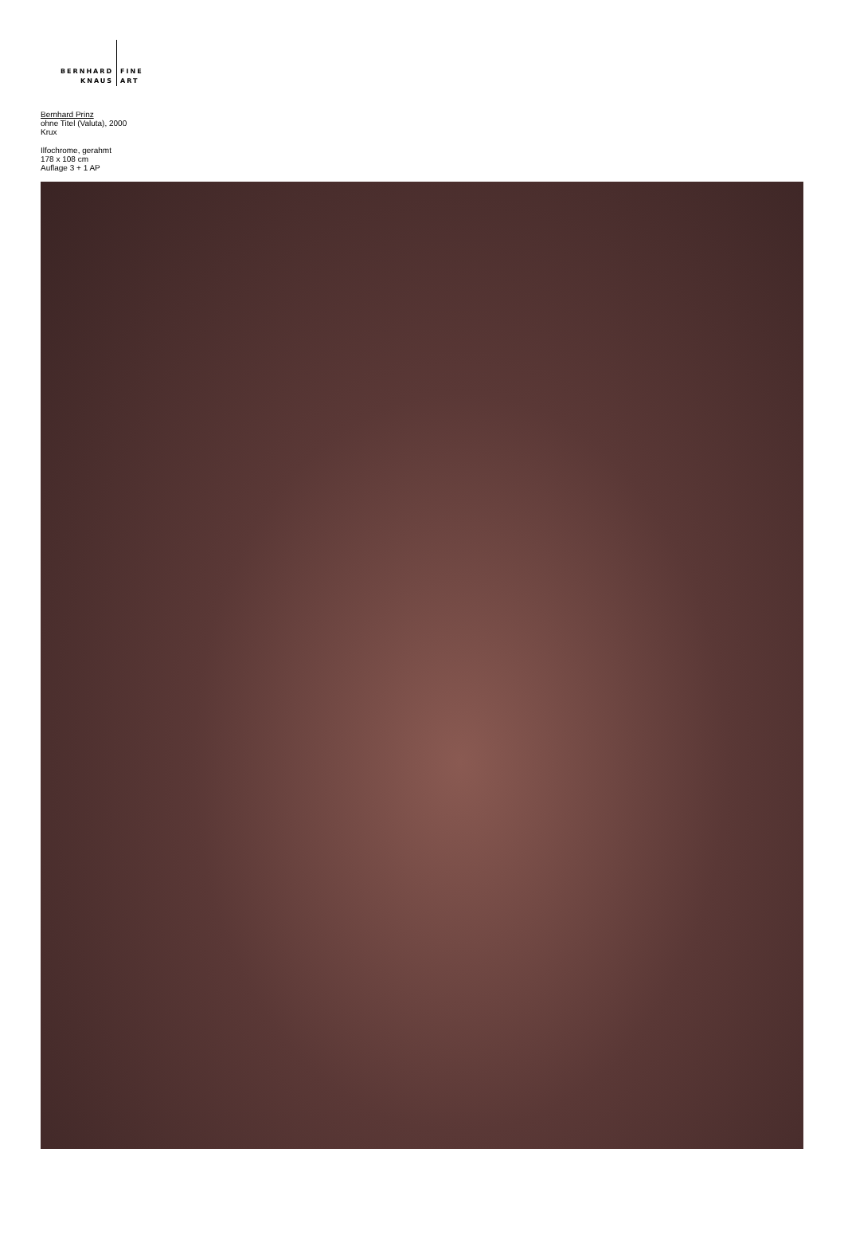BERNHARD
KNAUS
FINE
ART
Bernhard Prinz
ohne Titel (Valuta), 2000
Krux
Ilfochrome, gerahmt
178 x 108 cm
Auflage 3 + 1 AP